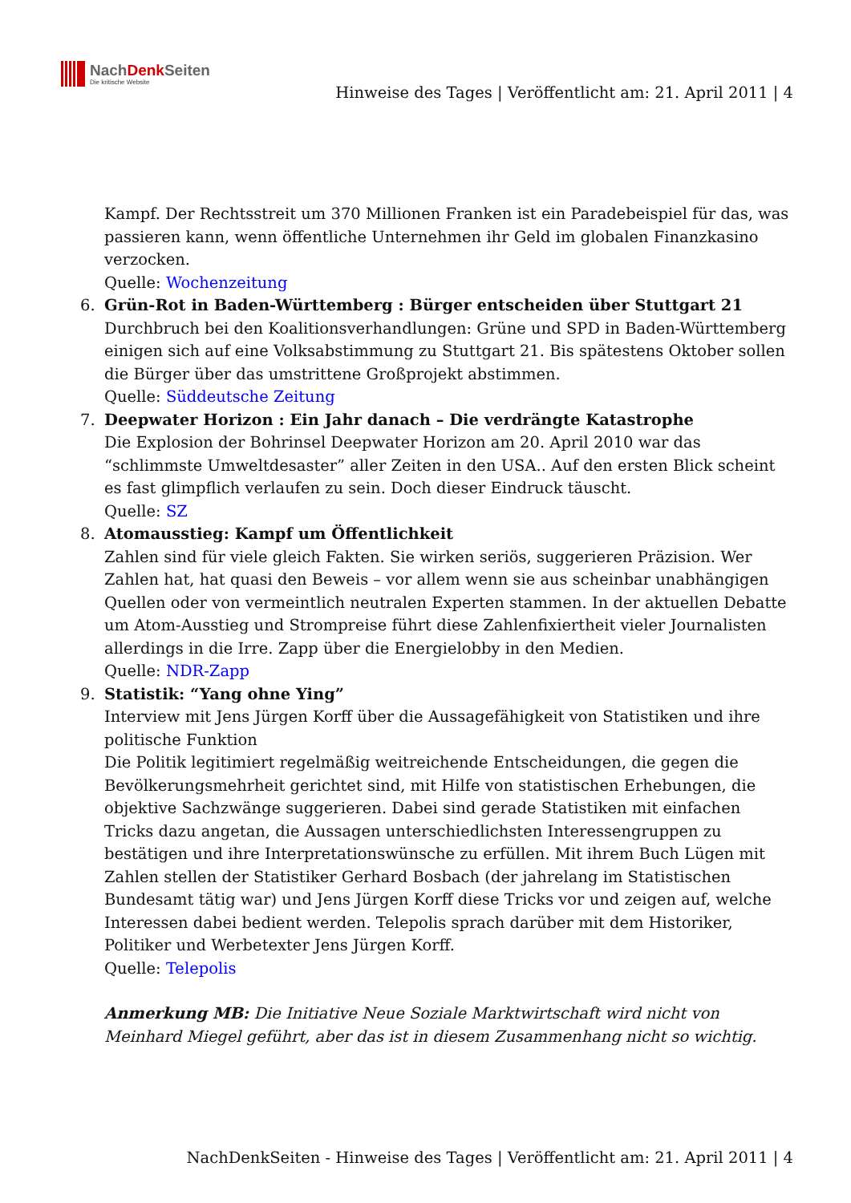NachDenk Seiten
Die kritische Website
Hinweise des Tages | Veröffentlicht am: 21. April 2011 | 4
Kampf. Der Rechtsstreit um 370 Millionen Franken ist ein Paradebeispiel für das, was passieren kann, wenn öffentliche Unternehmen ihr Geld im globalen Finanzkasino verzocken.
Quelle: Wochenzeitung
6. Grün-Rot in Baden-Württemberg : Bürger entscheiden über Stuttgart 21
Durchbruch bei den Koalitionsverhandlungen: Grüne und SPD in Baden-Württemberg einigen sich auf eine Volksabstimmung zu Stuttgart 21. Bis spätestens Oktober sollen die Bürger über das umstrittene Großprojekt abstimmen.
Quelle: Süddeutsche Zeitung
7. Deepwater Horizon : Ein Jahr danach – Die verdrängte Katastrophe
Die Explosion der Bohrinsel Deepwater Horizon am 20. April 2010 war das “schlimmste Umweltdesaster” aller Zeiten in den USA.. Auf den ersten Blick scheint es fast glimpflich verlaufen zu sein. Doch dieser Eindruck täuscht.
Quelle: SZ
8. Atomausstieg: Kampf um Öffentlichkeit
Zahlen sind für viele gleich Fakten. Sie wirken seriös, suggerieren Präzision. Wer Zahlen hat, hat quasi den Beweis – vor allem wenn sie aus scheinbar unabhängigen Quellen oder von vermeintlich neutralen Experten stammen. In der aktuellen Debatte um Atom-Ausstieg und Strompreise führt diese Zahlenfixiertheit vieler Journalisten allerdings in die Irre. Zapp über die Energielobby in den Medien.
Quelle: NDR-Zapp
9. Statistik: “Yang ohne Ying”
Interview mit Jens Jürgen Korff über die Aussagefähigkeit von Statistiken und ihre politische Funktion
Die Politik legitimiert regelmäßig weitreichende Entscheidungen, die gegen die Bevölkerungsmehrheit gerichtet sind, mit Hilfe von statistischen Erhebungen, die objektive Sachzwänge suggerieren. Dabei sind gerade Statistiken mit einfachen Tricks dazu angetan, die Aussagen unterschiedlichsten Interessengruppen zu bestätigen und ihre Interpretationswünsche zu erfüllen. Mit ihrem Buch Lügen mit Zahlen stellen der Statistiker Gerhard Bosbach (der jahrelang im Statistischen Bundesamt tätig war) und Jens Jürgen Korff diese Tricks vor und zeigen auf, welche Interessen dabei bedient werden. Telepolis sprach darüber mit dem Historiker, Politiker und Werbetexter Jens Jürgen Korff.
Quelle: Telepolis
Anmerkung MB: Die Initiative Neue Soziale Marktwirtschaft wird nicht von Meinhard Miegel geführt, aber das ist in diesem Zusammenhang nicht so wichtig.
NachDenkSeiten - Hinweise des Tages | Veröffentlicht am: 21. April 2011 | 4